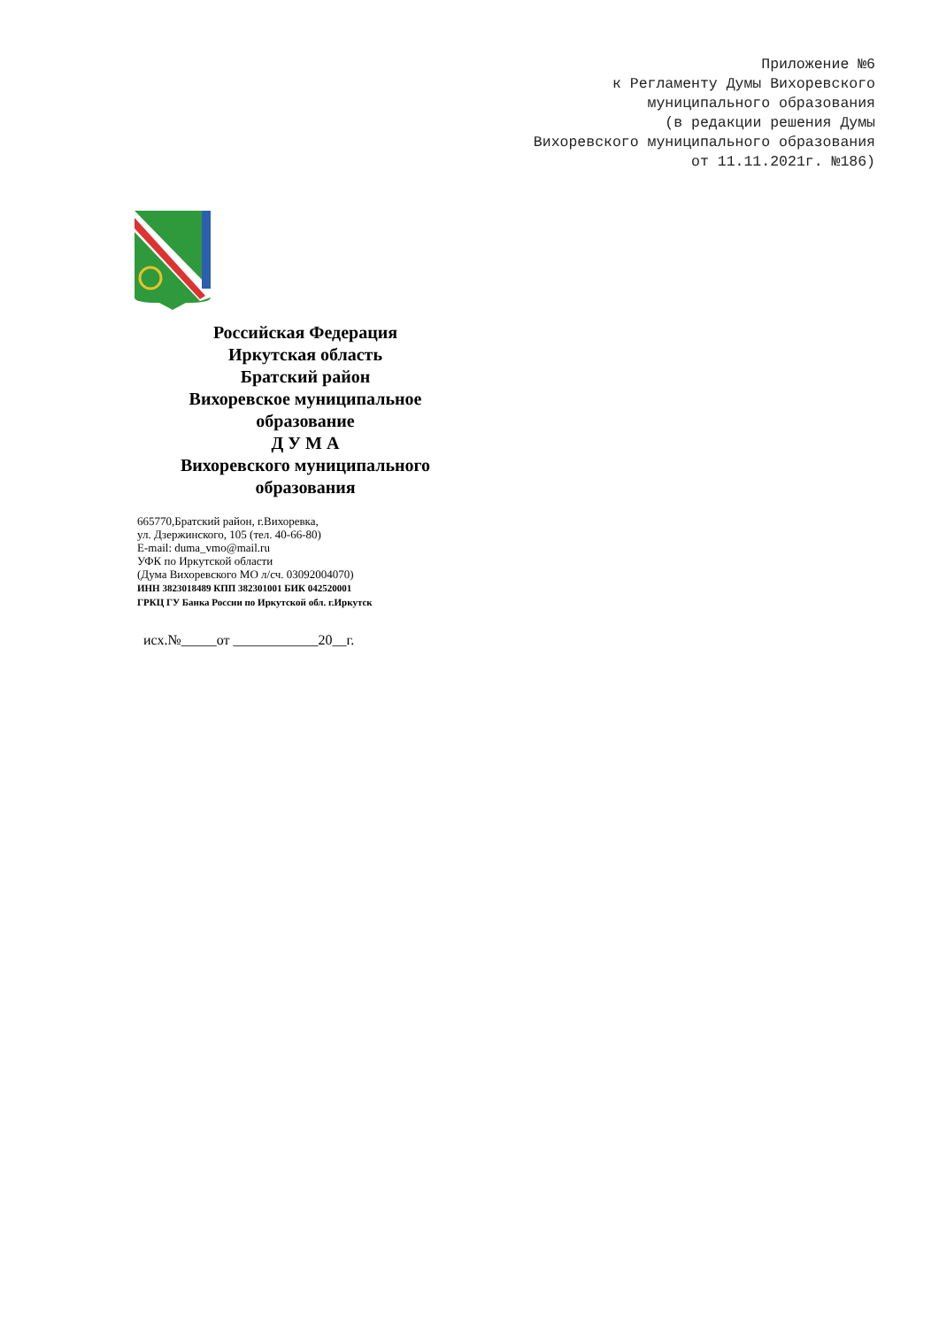Приложение №6 к Регламенту Думы Вихоревского муниципального образования (в редакции решения Думы Вихоревского муниципального образования от 11.11.2021г. №186)
Российская Федерация
Иркутская область
Братский район
Вихоревское муниципальное
образование
Д У М А
Вихоревского муниципального
образования
665770,Братский район, г.Вихоревка,
ул. Дзержинского, 105 (тел. 40-66-80)
E-mail: duma_vmo@mail.ru
УФК по Иркутской области
(Дума Вихоревского МО л/сч. 03092004070)
ИНН 3823018489 КПП 382301001 БИК 042520001
ГРКЦ ГУ Банка России по Иркутской обл. г.Иркутск
исх.№_____от ____________20__г.